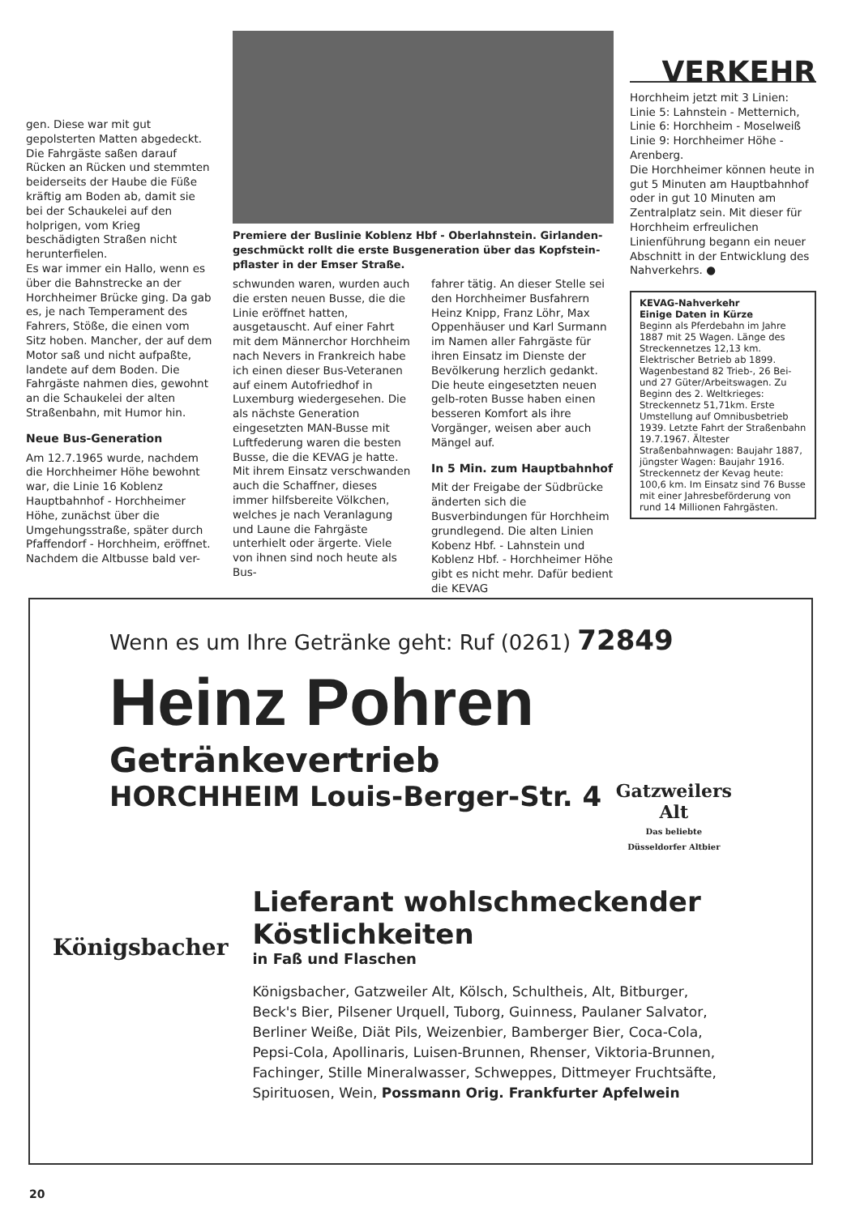gen. Diese war mit gut gepolsterten Matten abgedeckt. Die Fahrgäste saßen darauf Rücken an Rücken und stemmten beiderseits der Haube die Füße kräftig am Boden ab, damit sie bei der Schaukelei auf den holprigen, vom Krieg beschädigten Straßen nicht herunterfielen.
Es war immer ein Hallo, wenn es über die Bahnstrecke an der Horchheimer Brücke ging. Da gab es, je nach Temperament des Fahrers, Stöße, die einen vom Sitz hoben. Mancher, der auf dem Motor saß und nicht aufpaßte, landete auf dem Boden. Die Fahrgäste nahmen dies, gewohnt an die Schaukelei der alten Straßenbahn, mit Humor hin.
Neue Bus-Generation
Am 12.7.1965 wurde, nachdem die Horchheimer Höhe bewohnt war, die Linie 16 Koblenz Hauptbahnhof - Horchheimer Höhe, zunächst über die Umgehungsstraße, später durch Pfaffendorf - Horchheim, eröffnet. Nachdem die Altbusse bald ver-
Premiere der Buslinie Koblenz Hbf - Oberlahnstein. Girlanden­geschmückt rollt die erste Busgeneration über das Kopfstein­pflaster in der Emser Straße.
schwunden waren, wurden auch die ersten neuen Busse, die die Linie eröffnet hatten, ausgetauscht. Auf einer Fahrt mit dem Männerchor Horchheim nach Nevers in Frankreich habe ich einen dieser Bus-Veteranen auf einem Autofriedhof in Luxemburg wiedergesehen. Die als nächste Generation eingesetzten MAN-Busse mit Luftfederung waren die besten Busse, die die KEVAG je hatte. Mit ihrem Einsatz verschwanden auch die Schaffner, dieses immer hilfsbereite Völkchen, welches je nach Veranlagung und Laune die Fahrgäste unterhielt oder ärgerte. Viele von ihnen sind noch heute als Bus-
fahrer tätig. An dieser Stelle sei den Horchheimer Busfahrern Heinz Knipp, Franz Löhr, Max Oppenhäuser und Karl Surmann im Namen aller Fahrgäste für ihren Einsatz im Dienste der Bevölkerung herzlich gedankt. Die heute eingesetzten neuen gelb-roten Busse haben einen besseren Komfort als ihre Vorgänger, weisen aber auch Mängel auf.
In 5 Min. zum Hauptbahnhof
Mit der Freigabe der Südbrücke änderten sich die Busverbindungen für Horchheim grundlegend. Die alten Linien Kobenz Hbf. - Lahnstein und Koblenz Hbf. - Horchheimer Höhe gibt es nicht mehr. Dafür bedient die KEVAG
VERKEHR
Horchheim jetzt mit 3 Linien:
Linie 5: Lahnstein - Metternich,
Linie 6: Horchheim - Moselweiß
Linie 9: Horchheimer Höhe - Arenberg.
Die Horchheimer können heute in gut 5 Minuten am Hauptbahnhof oder in gut 10 Minuten am Zentralplatz sein. Mit dieser für Horchheim erfreulichen Linienführung begann ein neuer Abschnitt in der Entwicklung des Nahverkehrs. ●
KEVAG-Nahverkehr
Einige Daten in Kürze
Beginn als Pferdebahn im Jahre 1887 mit 25 Wagen. Länge des Streckennetzes 12,13 km. Elektrischer Betrieb ab 1899. Wagenbestand 82 Trieb-, 26 Bei- und 27 Güter/Arbeitswagen. Zu Beginn des 2. Weltkrieges: Streckennetz 51,71km. Erste Umstellung auf Omnibusbetrieb 1939. Letzte Fahrt der Straßenbahn 19.7.1967. Ältester Straßenbahnwagen: Baujahr 1887, jüngster Wagen: Baujahr 1916. Streckennetz der Kevag heute: 100,6 km. Im Einsatz sind 76 Busse mit einer Jahresbeförderung von rund 14 Millionen Fahrgästen.
Wenn es um Ihre Getränke geht: Ruf (0261) 72849
Heinz Pohren
Geträn­kevertrieb
HORCHHEIM Louis-Berger-Str. 4
Gatzweilers
Alt
Das beliebte
Düsseldorfer Altbier
Königsbacher
Lieferant wohlschmeckender Köstlichkeiten
in Faß und Flaschen
Königsbacher, Gatzweiler Alt, Kölsch, Schultheis, Alt, Bitburger, Beck's Bier, Pilsener Urquell, Tuborg, Guinness, Paulaner Salvator, Berliner Weiße, Diät Pils, Weizenbier, Bamberger Bier, Coca-Cola, Pepsi-Cola, Apollinaris, Luisen-Brunnen, Rhenser, Viktoria-Brunnen, Fachinger, Stille Mineralwasser, Schweppes, Dittmeyer Fruchtsäfte, Spirituosen, Wein, Possmann Orig. Frankfurter Apfelwein
20